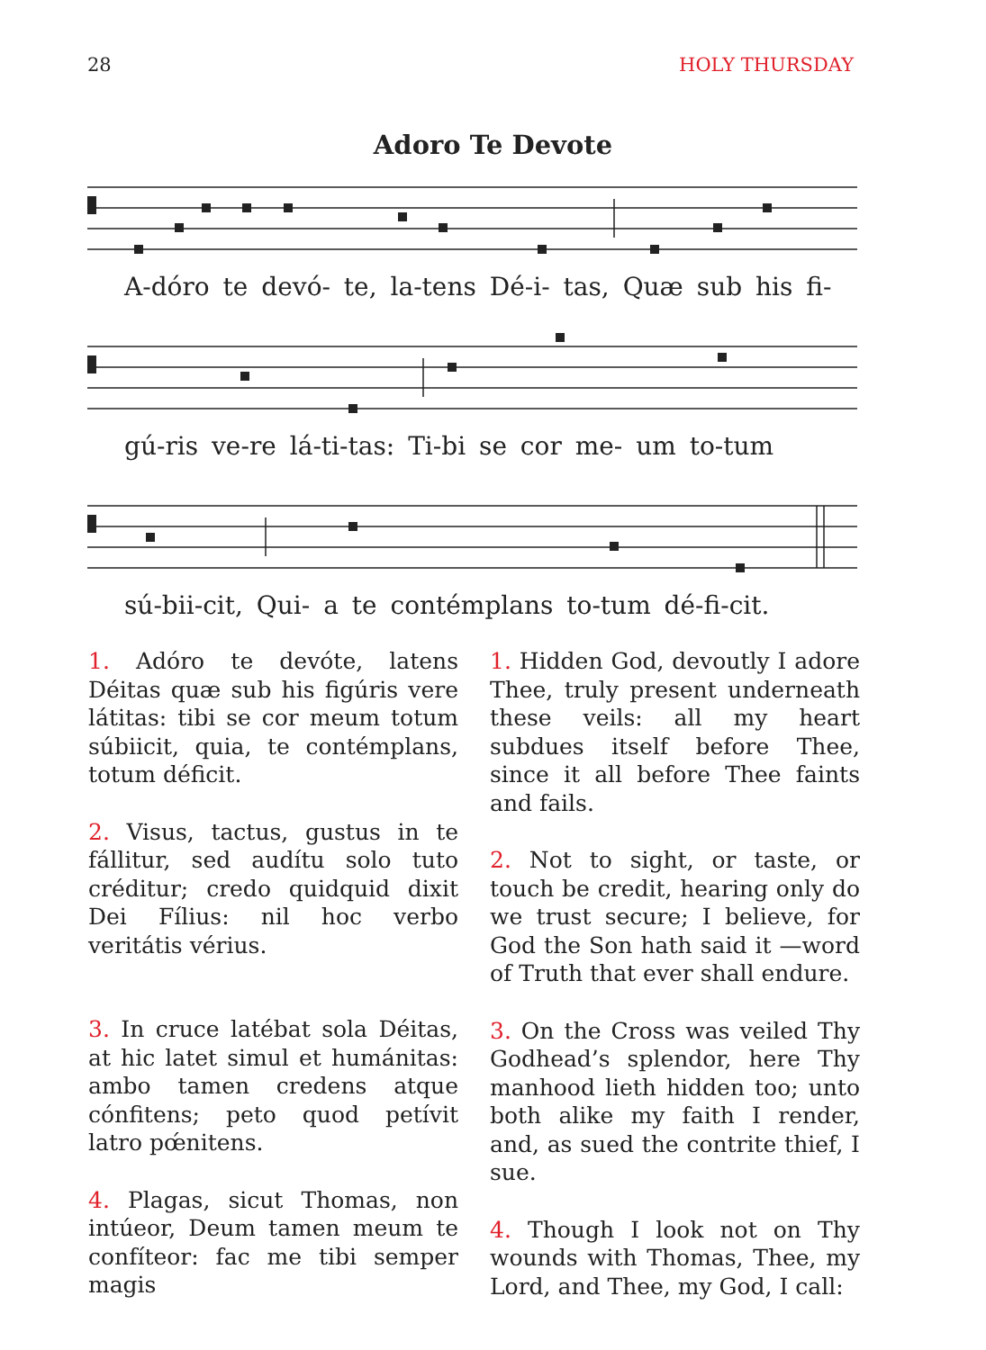28 HOLY THURSDAY
Adoro Te Devote
A-dóro te devó- te, la-tens Dé-i- tas, Quæ sub his fi-
gú-ris ve-re lá-ti-tas: Ti-bi se cor me- um to-tum
sú-bii-cit, Qui- a te contémplans to-tum dé-fi-cit.
1. Adóro te devóte, latens Déitas quæ sub his figúris vere látitas: tibi se cor meum totum súbiicit, quia, te contémplans, totum déficit.
2. Visus, tactus, gustus in te fállitur, sed audítu solo tuto créditur; credo quidquid dixit Dei Fílius: nil hoc verbo veritátis vérius.
3. In cruce latébat sola Déitas, at hic latet simul et humánitas: ambo tamen credens atque cónfitens; peto quod petívit latro pœ́nitens.
4. Plagas, sicut Thomas, non intúeor, Deum tamen meum te confíteor: fac me tibi semper magis
1. Hidden God, devoutly I adore Thee, truly present underneath these veils: all my heart subdues itself before Thee, since it all before Thee faints and fails.
2. Not to sight, or taste, or touch be credit, hearing only do we trust secure; I believe, for God the Son hath said it —word of Truth that ever shall endure.
3. On the Cross was veiled Thy Godhead’s splendor, here Thy manhood lieth hidden too; unto both alike my faith I render, and, as sued the contrite thief, I sue.
4. Though I look not on Thy wounds with Thomas, Thee, my Lord, and Thee, my God, I call: